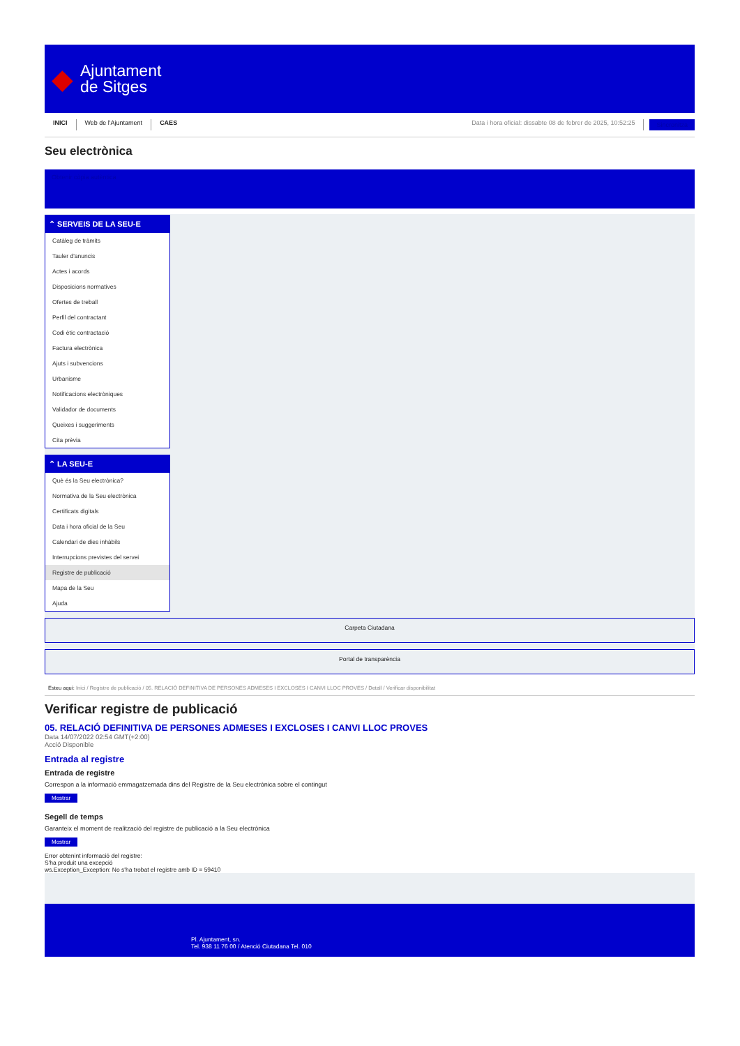◆
Ajuntament
de Sitges
INICI Web de l'Ajuntament CAES Data i hora oficial: dissabte 08 de febrer de 2025, 10:52:25 Sincronitza
Seu electrònica
Obtenir còpia autèntica
⌃ SERVEIS DE LA SEU-E
Catàleg de tràmits
Tauler d'anuncis
Actes i acords
Disposicions normatives
Ofertes de treball
Perfil del contractant
Codi ètic contractació
Factura electrònica
Ajuts i subvencions
Urbanisme
Notificacions electròniques
Validador de documents
Queixes i suggeriments
Cita prèvia
⌃ LA SEU-E
Què és la Seu electrònica?
Normativa de la Seu electrònica
Certificats digitals
Data i hora oficial de la Seu
Calendari de dies inhàbils
Interrupcions previstes del servei
Registre de publicació
Mapa de la Seu
Ajuda
Carpeta Ciutadana
Portal de transparència
Esteu aquí: Inici / Registre de publicació / 05. RELACIÓ DEFINITIVA DE PERSONES ADMESES I EXCLOSES I CANVI LLOC PROVES / Detall / Verificar disponibilitat
Verificar registre de publicació
05. RELACIÓ DEFINITIVA DE PERSONES ADMESES I EXCLOSES I CANVI LLOC PROVES
Data 14/07/2022 02:54 GMT(+2:00)
Acció Disponible
Entrada al registre
Entrada de registre
Correspon a la informació emmagatzemada dins del Registre de la Seu electrònica sobre el contingut
Mostrar
Segell de temps
Garanteix el moment de realització del registre de publicació a la Seu electrònica
Mostrar
Error obtenint informació del registre:
S'ha produit una excepció
ws.Exception_Exception: No s'ha trobat el registre amb ID = 59410
Pl. Ajuntament, sn.
Tel. 938 11 76 00 / Atenció Ciutadana Tel. 010